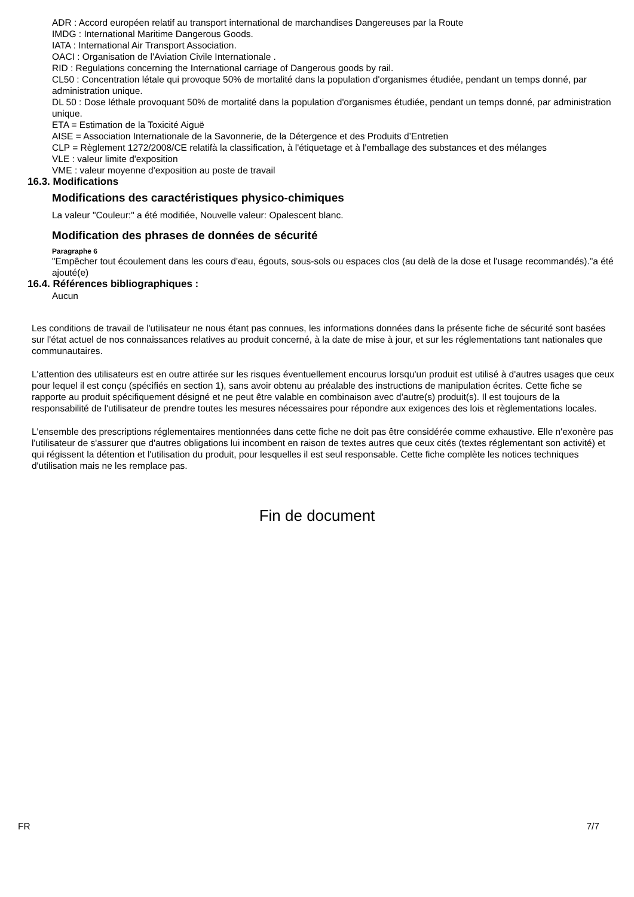ADR : Accord européen relatif au transport international de marchandises Dangereuses par la Route
IMDG : International Maritime Dangerous Goods.
IATA : International Air Transport Association.
OACI : Organisation de l'Aviation Civile Internationale .
RID : Regulations concerning the International carriage of Dangerous goods by rail.
CL50 : Concentration létale qui provoque 50% de mortalité dans la population d'organismes étudiée, pendant un temps donné, par administration unique.
DL 50 : Dose léthale provoquant 50% de mortalité dans la population d'organismes étudiée, pendant un temps donné, par administration unique.
ETA = Estimation de la Toxicité Aiguë
AISE = Association Internationale de la Savonnerie, de la Détergence et des Produits d’Entretien
CLP = Règlement 1272/2008/CE relatifà la classification, à l'étiquetage et à l'emballage des substances et des mélanges
VLE : valeur limite d'exposition
VME : valeur moyenne d'exposition au poste de travail
16.3. Modifications
Modifications des caractéristiques physico-chimiques
La valeur "Couleur:" a été modifiée, Nouvelle valeur: Opalescent blanc.
Modification des phrases de données de sécurité
Paragraphe 6
"Empêcher tout écoulement dans les cours d'eau, égouts, sous-sols ou espaces clos (au delà de la dose et l'usage recommandés)."a été ajouté(e)
16.4. Références bibliographiques :
Aucun
Les conditions de travail de l'utilisateur ne nous étant pas connues, les informations données dans la présente fiche de sécurité sont basées sur l'état actuel de nos connaissances relatives au produit concerné, à la date de mise à jour, et sur les réglementations tant nationales que communautaires.
L'attention des utilisateurs est en outre attirée sur les risques éventuellement encourus lorsqu'un produit est utilisé à d'autres usages que ceux pour lequel il est conçu (spécifiés en section 1), sans avoir obtenu au préalable des instructions de manipulation écrites. Cette fiche se rapporte au produit spécifiquement désigné et ne peut être valable en combinaison avec d'autre(s) produit(s). Il est toujours de la responsabilité de l'utilisateur de prendre toutes les mesures nécessaires pour répondre aux exigences des lois et règlementations locales.
L'ensemble des prescriptions réglementaires mentionnées dans cette fiche ne doit pas être considérée comme exhaustive. Elle n'exonère pas l'utilisateur de s'assurer que d'autres obligations lui incombent en raison de textes autres que ceux cités (textes réglementant son activité) et qui régissent la détention et l'utilisation du produit, pour lesquelles il est seul responsable. Cette fiche complète les notices techniques d'utilisation mais ne les remplace pas.
Fin de document
FR 7/7